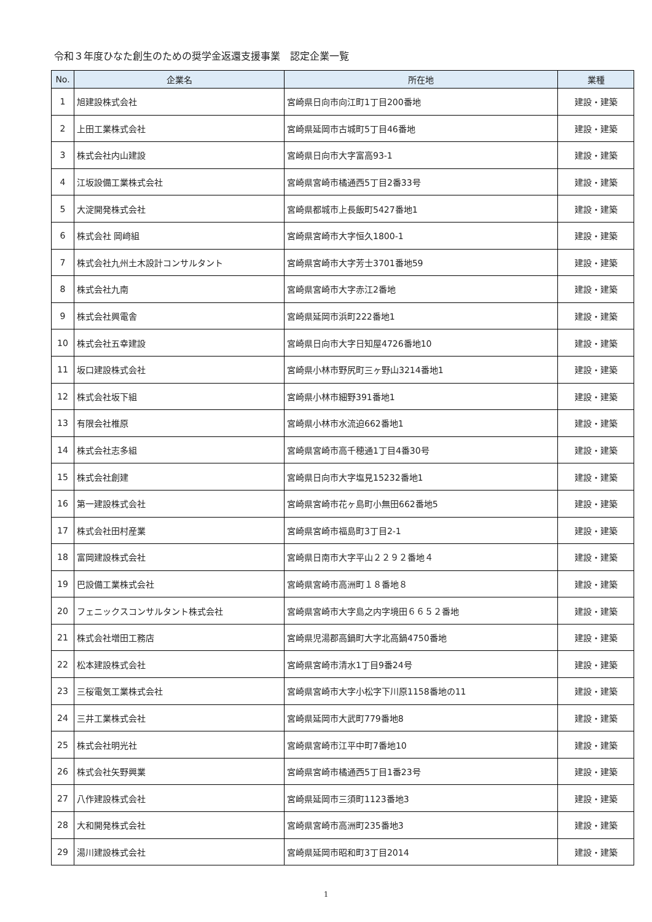令和３年度ひなた創生のための奨学金返還支援事業　認定企業一覧
| No. | 企業名 | 所在地 | 業種 |
| --- | --- | --- | --- |
| 1 | 旭建設株式会社 | 宮崎県日向市向江町1丁目200番地 | 建設・建築 |
| 2 | 上田工業株式会社 | 宮崎県延岡市古城町5丁目46番地 | 建設・建築 |
| 3 | 株式会社内山建設 | 宮崎県日向市大字富高93-1 | 建設・建築 |
| 4 | 江坂設備工業株式会社 | 宮崎県宮崎市橘通西5丁目2番33号 | 建設・建築 |
| 5 | 大淀開発株式会社 | 宮崎県都城市上長飯町5427番地1 | 建設・建築 |
| 6 | 株式会社 岡﨑組 | 宮崎県宮崎市大字恒久1800-1 | 建設・建築 |
| 7 | 株式会社九州土木設計コンサルタント | 宮崎県宮崎市大字芳士3701番地59 | 建設・建築 |
| 8 | 株式会社九南 | 宮崎県宮崎市大字赤江2番地 | 建設・建築 |
| 9 | 株式会社興電舎 | 宮崎県延岡市浜町222番地1 | 建設・建築 |
| 10 | 株式会社五幸建設 | 宮崎県日向市大字日知屋4726番地10 | 建設・建築 |
| 11 | 坂口建設株式会社 | 宮崎県小林市野尻町三ヶ野山3214番地1 | 建設・建築 |
| 12 | 株式会社坂下組 | 宮崎県小林市細野391番地1 | 建設・建築 |
| 13 | 有限会社椎原 | 宮崎県小林市水流迫662番地1 | 建設・建築 |
| 14 | 株式会社志多組 | 宮崎県宮崎市高千穂通1丁目4番30号 | 建設・建築 |
| 15 | 株式会社創建 | 宮崎県日向市大字塩見15232番地1 | 建設・建築 |
| 16 | 第一建設株式会社 | 宮崎県宮崎市花ヶ島町小無田662番地5 | 建設・建築 |
| 17 | 株式会社田村産業 | 宮崎県宮崎市福島町3丁目2-1 | 建設・建築 |
| 18 | 富岡建設株式会社 | 宮崎県日南市大字平山２２９２番地４ | 建設・建築 |
| 19 | 巴設備工業株式会社 | 宮崎県宮崎市高洲町１８番地８ | 建設・建築 |
| 20 | フェニックスコンサルタント株式会社 | 宮崎県宮崎市大字島之内字境田６６５２番地 | 建設・建築 |
| 21 | 株式会社増田工務店 | 宮崎県児湯郡高鍋町大字北高鍋4750番地 | 建設・建築 |
| 22 | 松本建設株式会社 | 宮崎県宮崎市清水1丁目9番24号 | 建設・建築 |
| 23 | 三桜電気工業株式会社 | 宮崎県宮崎市大字小松字下川原1158番地の11 | 建設・建築 |
| 24 | 三井工業株式会社 | 宮崎県延岡市大武町779番地8 | 建設・建築 |
| 25 | 株式会社明光社 | 宮崎県宮崎市江平中町7番地10 | 建設・建築 |
| 26 | 株式会社矢野興業 | 宮崎県宮崎市橘通西5丁目1番23号 | 建設・建築 |
| 27 | 八作建設株式会社 | 宮崎県延岡市三須町1123番地3 | 建設・建築 |
| 28 | 大和開発株式会社 | 宮崎県宮崎市高洲町235番地3 | 建設・建築 |
| 29 | 湯川建設株式会社 | 宮崎県延岡市昭和町3丁目2014 | 建設・建築 |
1